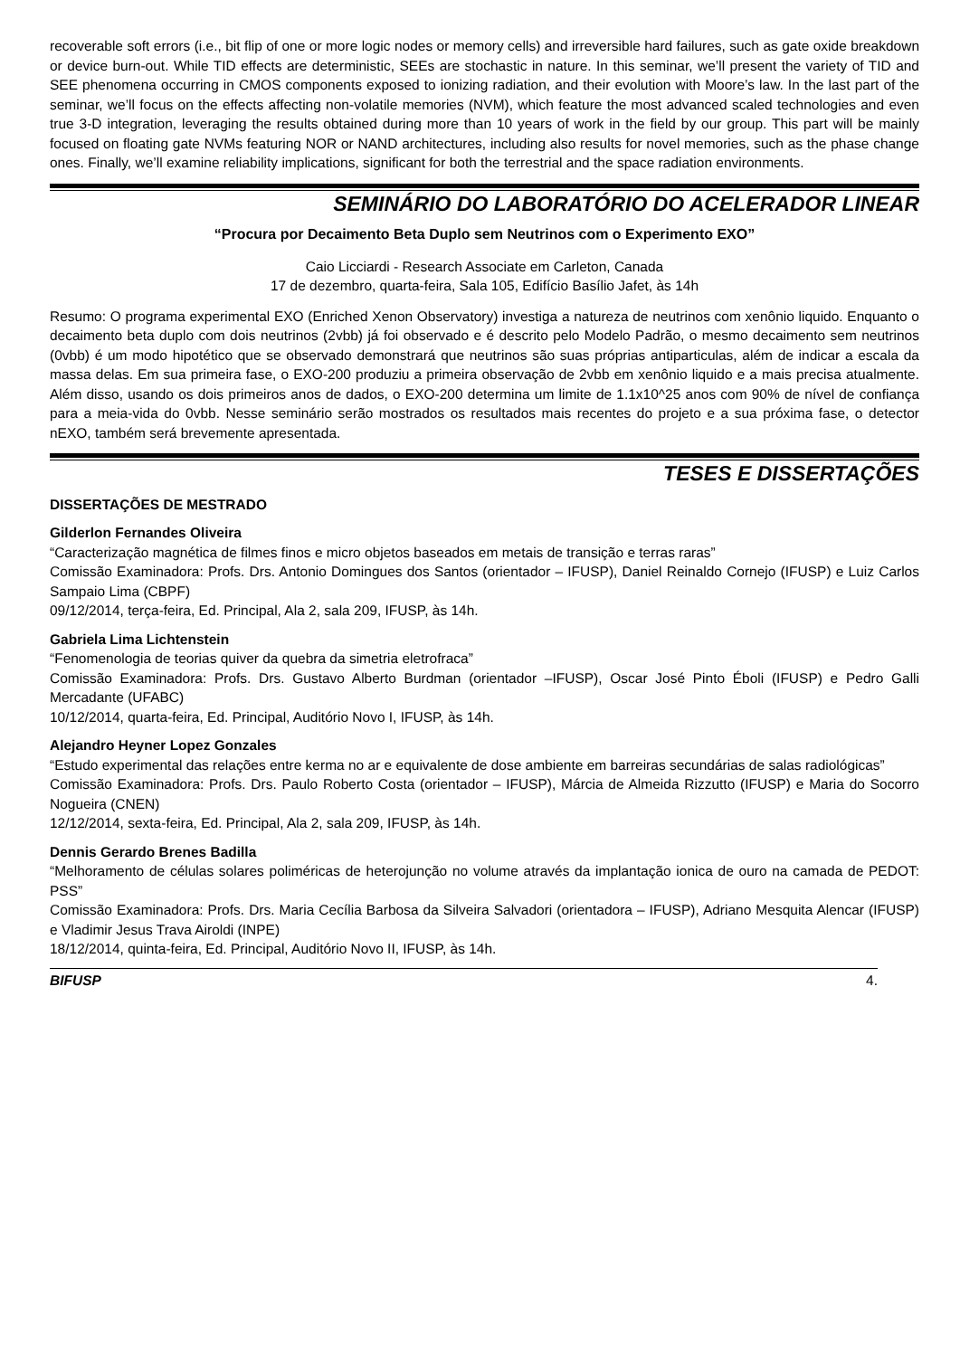recoverable soft errors (i.e., bit flip of one or more logic nodes or memory cells) and irreversible hard failures, such as gate oxide breakdown or device burn-out. While TID effects are deterministic, SEEs are stochastic in nature. In this seminar, we’ll present the variety of TID and SEE phenomena occurring in CMOS components exposed to ionizing radiation, and their evolution with Moore’s law. In the last part of the seminar, we’ll focus on the effects affecting non-volatile memories (NVM), which feature the most advanced scaled technologies and even true 3-D integration, leveraging the results obtained during more than 10 years of work in the field by our group. This part will be mainly focused on floating gate NVMs featuring NOR or NAND architectures, including also results for novel memories, such as the phase change ones. Finally, we’ll examine reliability implications, significant for both the terrestrial and the space radiation environments.
SEMINÁRIO DO LABORATÓRIO DO ACELERADOR LINEAR
“Procura por Decaimento Beta Duplo sem Neutrinos com o Experimento EXO”
Caio Licciardi - Research Associate em Carleton, Canada
17 de dezembro, quarta-feira, Sala 105, Edifício Basílio Jafet, às 14h
Resumo: O programa experimental EXO (Enriched Xenon Observatory) investiga a natureza de neutrinos com xenônio liquido. Enquanto o decaimento beta duplo com dois neutrinos (2vbb) já foi observado e é descrito pelo Modelo Padrão, o mesmo decaimento sem neutrinos (0vbb) é um modo hipotético que se observado demonstrará que neutrinos são suas próprias antiparticulas, além de indicar a escala da massa delas. Em sua primeira fase, o EXO-200 produziu a primeira observação de 2vbb em xenônio liquido e a mais precisa atualmente. Além disso, usando os dois primeiros anos de dados, o EXO-200 determina um limite de 1.1x10^25 anos com 90% de nível de confiança para a meia-vida do 0vbb. Nesse seminário serão mostrados os resultados mais recentes do projeto e a sua próxima fase, o detector nEXO, também será brevemente apresentada.
TESES E DISSERTAÇÕES
DISSERTAÇÕES DE MESTRADO
Gilderlon Fernandes Oliveira
“Caracterização magnética de filmes finos e micro objetos baseados em metais de transição e terras raras”
Comissão Examinadora: Profs. Drs. Antonio Domingues dos Santos (orientador – IFUSP), Daniel Reinaldo Cornejo (IFUSP) e Luiz Carlos Sampaio Lima (CBPF)
09/12/2014, terça-feira, Ed. Principal, Ala 2, sala 209, IFUSP, às 14h.
Gabriela Lima Lichtenstein
“Fenomenologia de teorias quiver da quebra da simetria eletrofraca”
Comissão Examinadora: Profs. Drs. Gustavo Alberto Burdman (orientador –IFUSP), Oscar José Pinto Éboli (IFUSP) e Pedro Galli Mercadante (UFABC)
10/12/2014, quarta-feira, Ed. Principal, Auditório Novo I, IFUSP, às 14h.
Alejandro Heyner Lopez Gonzales
“Estudo experimental das relações entre kerma no ar e equivalente de dose ambiente em barreiras secundárias de salas radiológicas”
Comissão Examinadora: Profs. Drs. Paulo Roberto Costa (orientador – IFUSP), Márcia de Almeida Rizzutto (IFUSP) e Maria do Socorro Nogueira (CNEN)
12/12/2014, sexta-feira, Ed. Principal, Ala 2, sala 209, IFUSP, às 14h.
Dennis Gerardo Brenes Badilla
“Melhoramento de células solares poliméricas de heterojunção no volume através da implantação ionica de ouro na camada de PEDOT: PSS”
Comissão Examinadora: Profs. Drs. Maria Cecília Barbosa da Silveira Salvadori (orientadora – IFUSP), Adriano Mesquita Alencar (IFUSP) e Vladimir Jesus Trava Airoldi (INPE)
18/12/2014, quinta-feira, Ed. Principal, Auditório Novo II, IFUSP, às 14h.
BIFUSP 4.